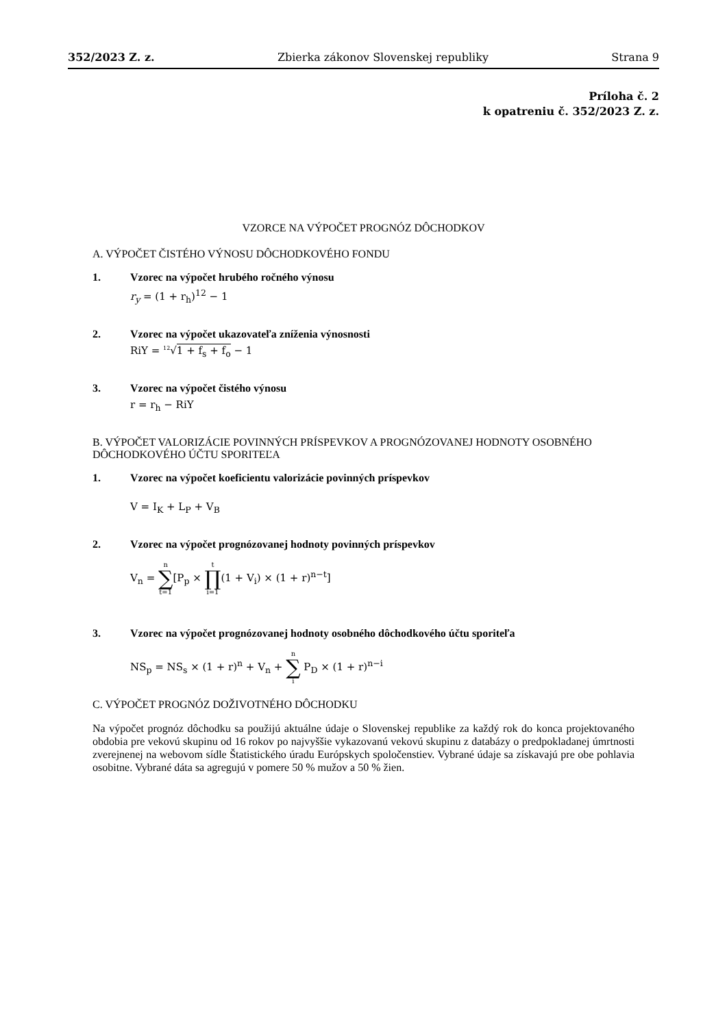352/2023 Z. z. Zbierka zákonov Slovenskej republiky Strana 9
Príloha č. 2
k opatreniu č. 352/2023 Z. z.
VZORCE NA VÝPOČET PROGNÓZ DÔCHODKOV
A. VÝPOČET ČISTÉHO VÝNOSU DÔCHODKOVÉHO FONDU
1. Vzorec na výpočet hrubého ročného výnosu
r<sub>y</sub> = (1 + r<sub>h</sub>)<sup>12</sup> − 1
2. Vzorec na výpočet ukazovateľa zníženia výnosnosti
RiY = <sup>12</sup>√1 + f<sub>s</sub> + f<sub>o</sub> − 1
3. Vzorec na výpočet čistého výnosu
r = r<sub>h</sub> − RiY
B. VÝPOČET VALORIZÁCIE POVINNÝCH PRÍSPEVKOV A PROGNÓZOVANEJ HODNOTY OSOBNÉHO DÔCHODKOVÉHO ÚČTU SPORITEĽA
1. Vzorec na výpočet koeficientu valorizácie povinných príspevkov
V = I<sub>K</sub> + L<sub>P</sub> + V<sub>B</sub>
2. Vzorec na výpočet prognózovanej hodnoty povinných príspevkov
V<sub>n</sub> = n ∑ t=1[P<sub>p</sub> × t ∏ i=1(1 + V<sub>i</sub>) × (1 + r)<sup>n−t</sup>]
3. Vzorec na výpočet prognózovanej hodnoty osobného dôchodkového účtu sporiteľa
NS<sub>p</sub> = NS<sub>s</sub> × (1 + r)<sup>n</sup> + V<sub>n</sub> + n ∑ i P<sub>D</sub> × (1 + r)<sup>n−i</sup>
C. VÝPOČET PROGNÓZ DOŽIVOTNÉHO DÔCHODKU
Na výpočet prognóz dôchodku sa použijú aktuálne údaje o Slovenskej republike za každý rok do konca projektovaného obdobia pre vekovú skupinu od 16 rokov po najvyššie vykazovanú vekovú skupinu z databázy o predpokladanej úmrtnosti zverejnenej na webovom sídle Štatistického úradu Európskych spoločenstiev. Vybrané údaje sa získavajú pre obe pohlavia osobitne. Vybrané dáta sa agregujú v pomere 50 % mužov a 50 % žien.